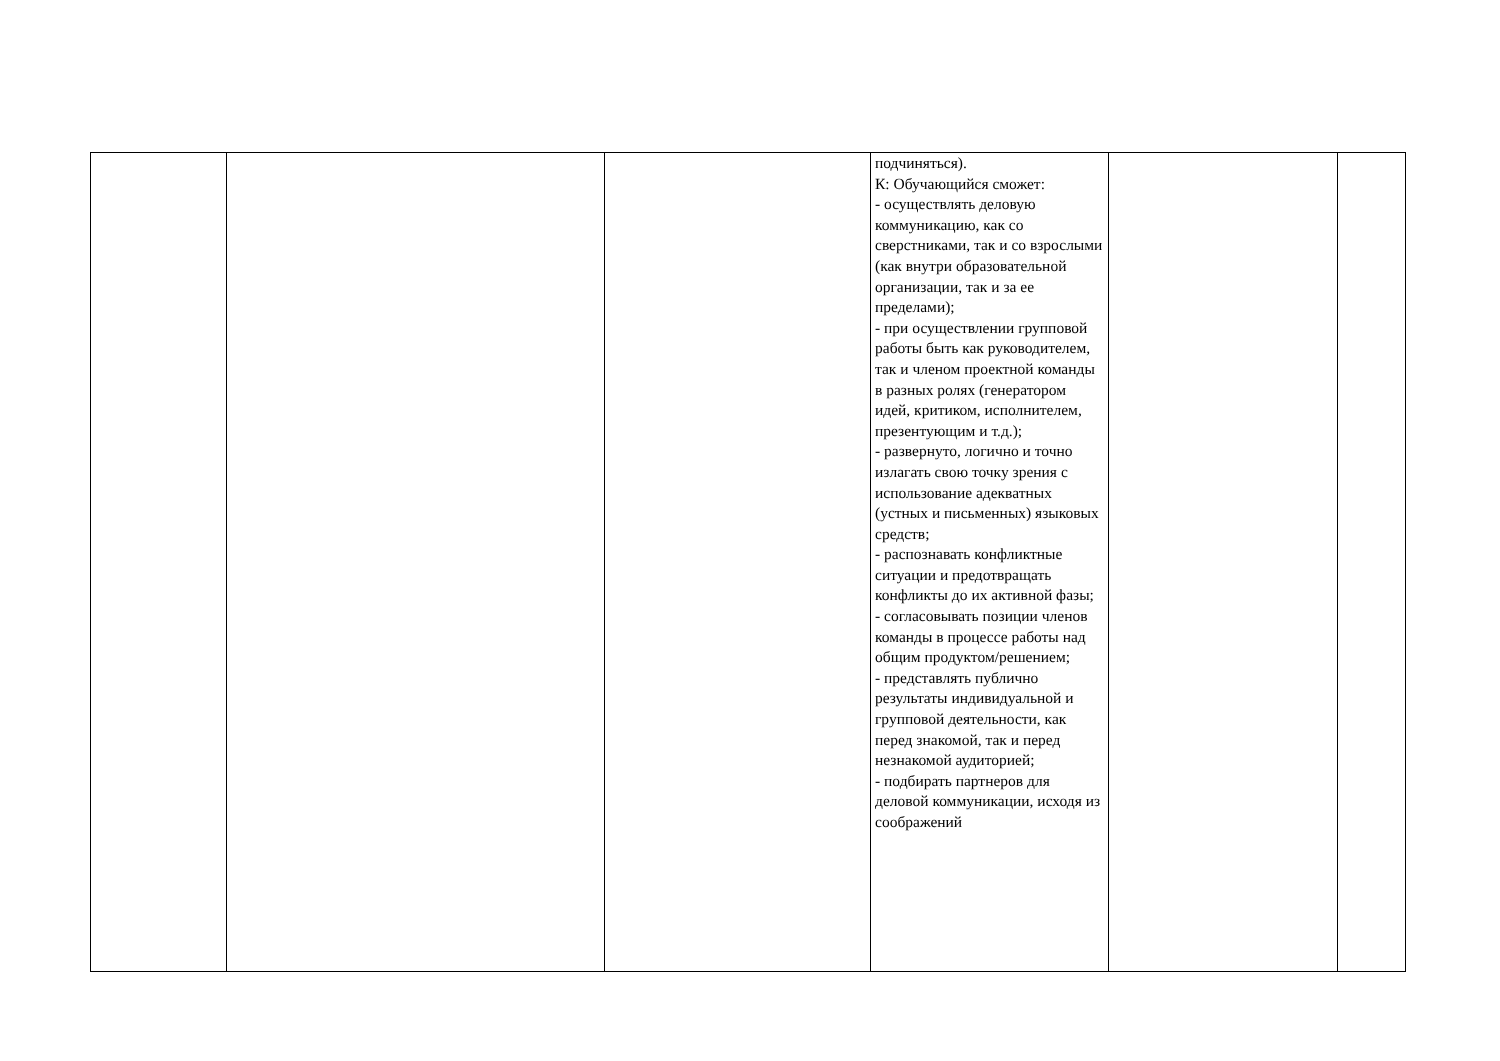| | | | подчиняться). К: Обучающийся сможет: - осуществлять деловую коммуникацию, как со сверстниками, так и со взрослыми (как внутри образовательной организации, так и за ее пределами); - при осуществлении групповой работы быть как руководителем, так и членом проектной команды в разных ролях (генератором идей, критиком, исполнителем, презентующим и т.д.); - развернуто, логично и точно излагать свою точку зрения с использование адекватных (устных и письменных) языковых средств; - распознавать конфликтные ситуации и предотвращать конфликты до их активной фазы; - согласовывать позиции членов команды в процессе работы над общим продуктом/решением; - представлять публично результаты индивидуальной и групповой деятельности, как перед знакомой, так и перед незнакомой аудиторией; - подбирать партнеров для деловой коммуникации, исходя из соображений | | |